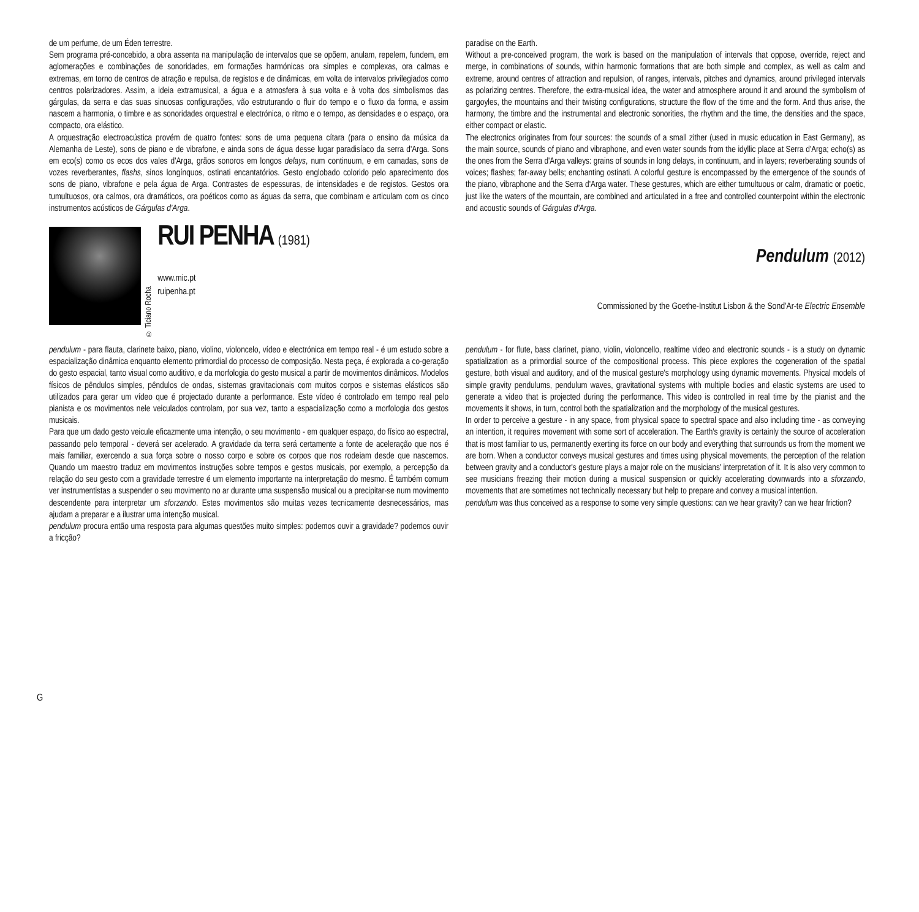de um perfume, de um Éden terrestre.
Sem programa pré-concebido, a obra assenta na manipulação de intervalos que se opõem, anulam, repelem, fundem, em aglomerações e combinações de sonoridades, em formações harmónicas ora simples e complexas, ora calmas e extremas, em torno de centros de atração e repulsa, de registos e de dinâmicas, em volta de intervalos privilegiados como centros polarizadores. Assim, a ideia extramusical, a água e a atmosfera à sua volta e à volta dos simbolismos das gárgulas, da serra e das suas sinuosas configurações, vão estruturando o fluir do tempo e o fluxo da forma, e assim nascem a harmonia, o timbre e as sonoridades orquestral e electrónica, o ritmo e o tempo, as densidades e o espaço, ora compacto, ora elástico.
A orquestração electroacústica provém de quatro fontes: sons de uma pequena cítara (para o ensino da música da Alemanha de Leste), sons de piano e de vibrafone, e ainda sons de água desse lugar paradisíaco da serra d'Arga. Sons em eco(s) como os ecos dos vales d'Arga, grãos sonoros em longos delays, num continuum, e em camadas, sons de vozes reverberantes, flashs, sinos longínquos, ostinati encantatórios. Gesto englobado colorido pelo aparecimento dos sons de piano, vibrafone e pela água de Arga. Contrastes de espessuras, de intensidades e de registos. Gestos ora tumultuosos, ora calmos, ora dramáticos, ora poéticos como as águas da serra, que combinam e articulam com os cinco instrumentos acústicos de Gárgulas d'Arga.
paradise on the Earth.
Without a pre-conceived program, the work is based on the manipulation of intervals that oppose, override, reject and merge, in combinations of sounds, within harmonic formations that are both simple and complex, as well as calm and extreme, around centres of attraction and repulsion, of ranges, intervals, pitches and dynamics, around privileged intervals as polarizing centres. Therefore, the extra-musical idea, the water and atmosphere around it and around the symbolism of gargoyles, the mountains and their twisting configurations, structure the flow of the time and the form. And thus arise, the harmony, the timbre and the instrumental and electronic sonorities, the rhythm and the time, the densities and the space, either compact or elastic.
The electronics originates from four sources: the sounds of a small zither (used in music education in East Germany), as the main source, sounds of piano and vibraphone, and even water sounds from the idyllic place at Serra d'Arga; echo(s) as the ones from the Serra d'Arga valleys: grains of sounds in long delays, in continuum, and in layers; reverberating sounds of voices; flashes; far-away bells; enchanting ostinati. A colorful gesture is encompassed by the emergence of the sounds of the piano, vibraphone and the Serra d'Arga water. These gestures, which are either tumultuous or calm, dramatic or poetic, just like the waters of the mountain, are combined and articulated in a free and controlled counterpoint within the electronic and acoustic sounds of Gárgulas d'Arga.
© Ticiano Rocha
RUI PENHA (1981)
www.mic.pt
ruipenha.pt
Pendulum (2012)
Commissioned by the Goethe-Institut Lisbon & the Sond'Ar-te Electric Ensemble
pendulum - para flauta, clarinete baixo, piano, violino, violoncelo, vídeo e electrónica em tempo real - é um estudo sobre a espacialização dinâmica enquanto elemento primordial do processo de composição. Nesta peça, é explorada a co-geração do gesto espacial, tanto visual como auditivo, e da morfologia do gesto musical a partir de movimentos dinâmicos. Modelos físicos de pêndulos simples, pêndulos de ondas, sistemas gravitacionais com muitos corpos e sistemas elásticos são utilizados para gerar um vídeo que é projectado durante a performance. Este vídeo é controlado em tempo real pelo pianista e os movimentos nele veiculados controlam, por sua vez, tanto a espacialização como a morfologia dos gestos musicais.
Para que um dado gesto veicule eficazmente uma intenção, o seu movimento - em qualquer espaço, do físico ao espectral, passando pelo temporal - deverá ser acelerado. A gravidade da terra será certamente a fonte de aceleração que nos é mais familiar, exercendo a sua força sobre o nosso corpo e sobre os corpos que nos rodeiam desde que nascemos. Quando um maestro traduz em movimentos instruções sobre tempos e gestos musicais, por exemplo, a percepção da relação do seu gesto com a gravidade terrestre é um elemento importante na interpretação do mesmo. É também comum ver instrumentistas a suspender o seu movimento no ar durante uma suspensão musical ou a precipitar-se num movimento descendente para interpretar um sforzando. Estes movimentos são muitas vezes tecnicamente desnecessários, mas ajudam a preparar e a ilustrar uma intenção musical.
pendulum procura então uma resposta para algumas questões muito simples: podemos ouvir a gravidade? podemos ouvir a fricção?
pendulum - for flute, bass clarinet, piano, violin, violoncello, realtime video and electronic sounds - is a study on dynamic spatialization as a primordial source of the compositional process. This piece explores the cogeneration of the spatial gesture, both visual and auditory, and of the musical gesture's morphology using dynamic movements. Physical models of simple gravity pendulums, pendulum waves, gravitational systems with multiple bodies and elastic systems are used to generate a video that is projected during the performance. This video is controlled in real time by the pianist and the movements it shows, in turn, control both the spatialization and the morphology of the musical gestures.
In order to perceive a gesture - in any space, from physical space to spectral space and also including time - as conveying an intention, it requires movement with some sort of acceleration. The Earth's gravity is certainly the source of acceleration that is most familiar to us, permanently exerting its force on our body and everything that surrounds us from the moment we are born. When a conductor conveys musical gestures and times using physical movements, the perception of the relation between gravity and a conductor's gesture plays a major role on the musicians' interpretation of it. It is also very common to see musicians freezing their motion during a musical suspension or quickly accelerating downwards into a sforzando, movements that are sometimes not technically necessary but help to prepare and convey a musical intention.
pendulum was thus conceived as a response to some very simple questions: can we hear gravity? can we hear friction?
G